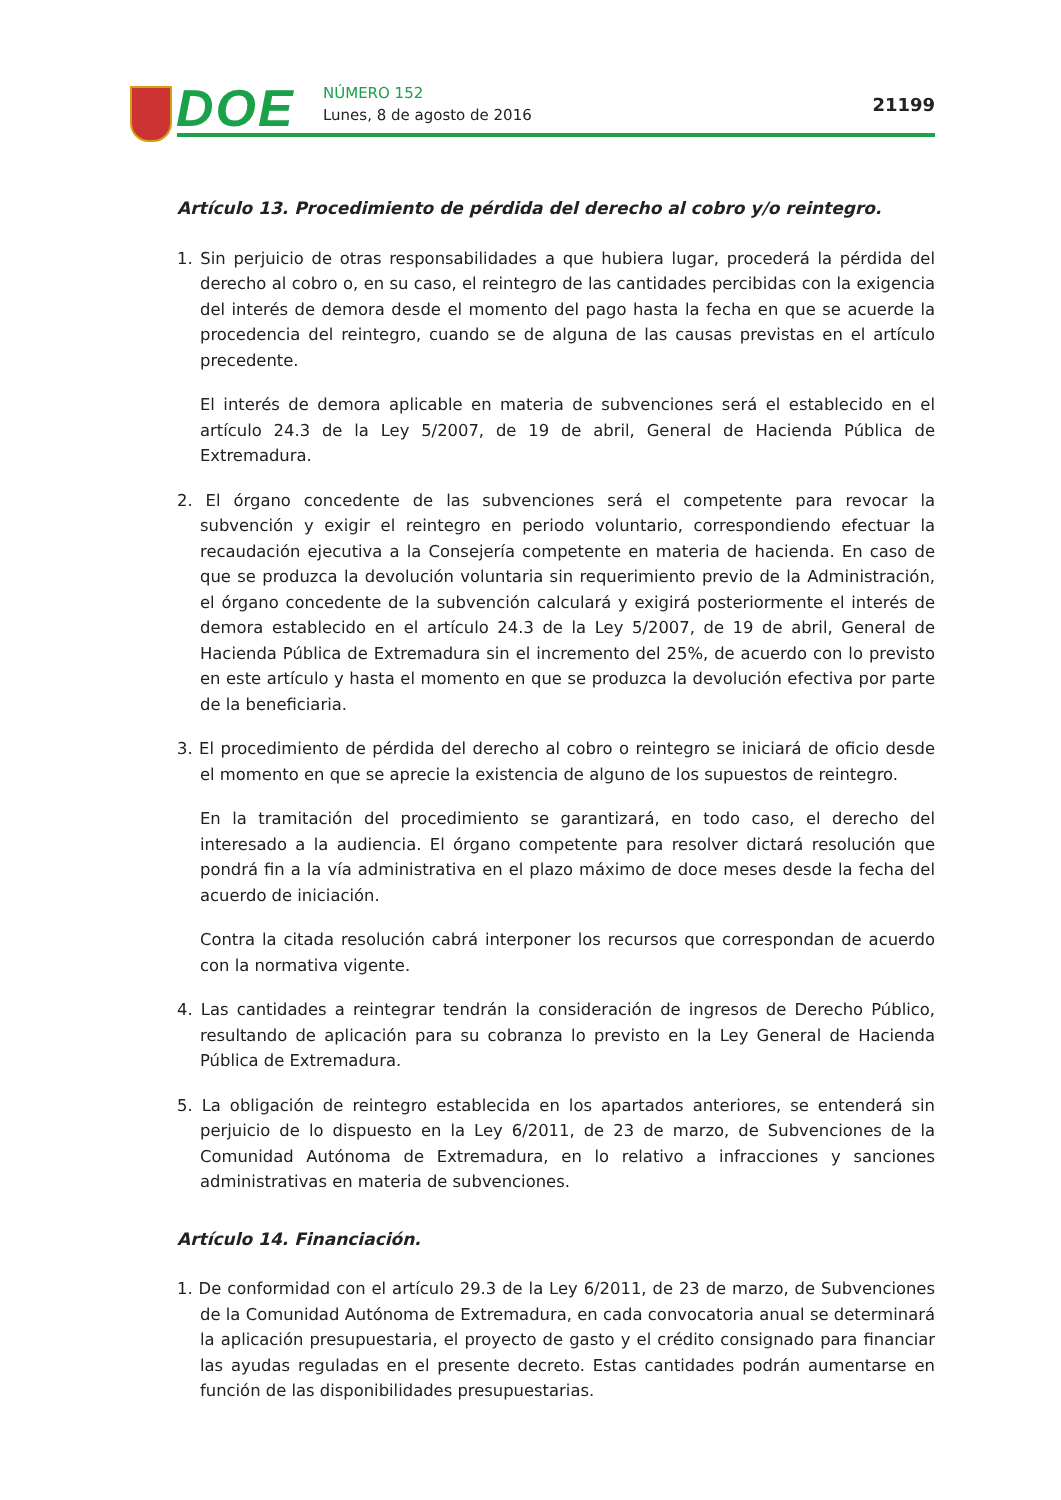DOE NÚMERO 152
Lunes, 8 de agosto de 2016 21199
Artículo 13. Procedimiento de pérdida del derecho al cobro y/o reintegro.
1. Sin perjuicio de otras responsabilidades a que hubiera lugar, procederá la pérdida del derecho al cobro o, en su caso, el reintegro de las cantidades percibidas con la exigencia del interés de demora desde el momento del pago hasta la fecha en que se acuerde la procedencia del reintegro, cuando se de alguna de las causas previstas en el artículo precedente.
El interés de demora aplicable en materia de subvenciones será el establecido en el artículo 24.3 de la Ley 5/2007, de 19 de abril, General de Hacienda Pública de Extremadura.
2. El órgano concedente de las subvenciones será el competente para revocar la subvención y exigir el reintegro en periodo voluntario, correspondiendo efectuar la recaudación ejecutiva a la Consejería competente en materia de hacienda. En caso de que se produzca la devolución voluntaria sin requerimiento previo de la Administración, el órgano concedente de la subvención calculará y exigirá posteriormente el interés de demora establecido en el artículo 24.3 de la Ley 5/2007, de 19 de abril, General de Hacienda Pública de Extremadura sin el incremento del 25%, de acuerdo con lo previsto en este artículo y hasta el momento en que se produzca la devolución efectiva por parte de la beneficiaria.
3. El procedimiento de pérdida del derecho al cobro o reintegro se iniciará de oficio desde el momento en que se aprecie la existencia de alguno de los supuestos de reintegro.
En la tramitación del procedimiento se garantizará, en todo caso, el derecho del interesado a la audiencia. El órgano competente para resolver dictará resolución que pondrá fin a la vía administrativa en el plazo máximo de doce meses desde la fecha del acuerdo de iniciación.
Contra la citada resolución cabrá interponer los recursos que correspondan de acuerdo con la normativa vigente.
4. Las cantidades a reintegrar tendrán la consideración de ingresos de Derecho Público, resultando de aplicación para su cobranza lo previsto en la Ley General de Hacienda Pública de Extremadura.
5. La obligación de reintegro establecida en los apartados anteriores, se entenderá sin perjuicio de lo dispuesto en la Ley 6/2011, de 23 de marzo, de Subvenciones de la Comunidad Autónoma de Extremadura, en lo relativo a infracciones y sanciones administrativas en materia de subvenciones.
Artículo 14. Financiación.
1. De conformidad con el artículo 29.3 de la Ley 6/2011, de 23 de marzo, de Subvenciones de la Comunidad Autónoma de Extremadura, en cada convocatoria anual se determinará la aplicación presupuestaria, el proyecto de gasto y el crédito consignado para financiar las ayudas reguladas en el presente decreto. Estas cantidades podrán aumentarse en función de las disponibilidades presupuestarias.